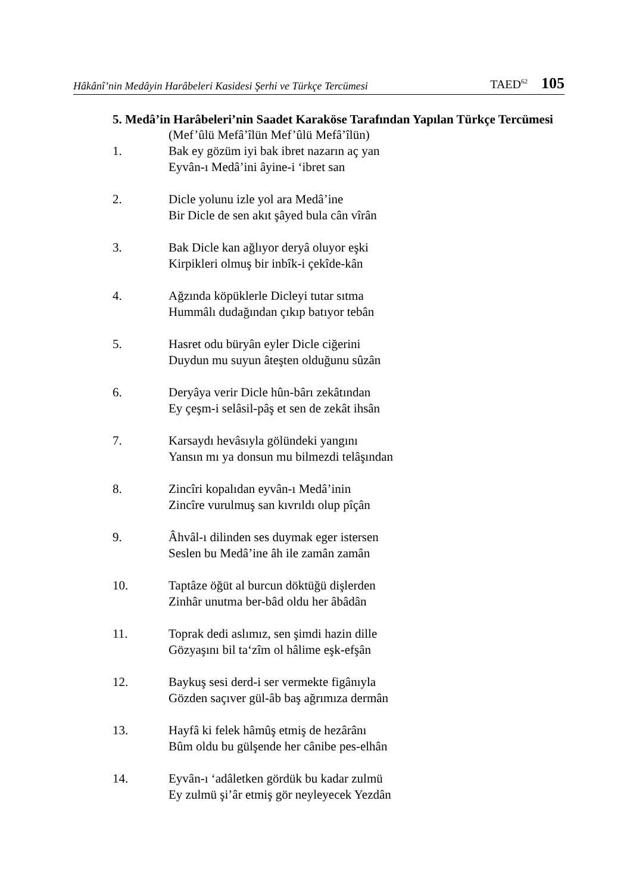Hâkânî’nin Medâyin Harâbeleri Kasidesi Şerhi ve Türkçe Tercümesi TAED<sup>62</sup> 105
5. Medâ’in Harâbeleri’nin Saadet Karaköse Tarafından Yapılan Türkçe Tercümesi
(Mef’ûlü Mefâ’îlün Mef’ûlü Mefâ’îlün)
1. Bak ey gözüm iyi bak ibret nazarın aç yan
Eyvân-ı Medâ’ini âyine-i ‘ibret san
2. Dicle yolunu izle yol ara Medâ’ine
Bir Dicle de sen akıt şâyed bula cân vîrân
3. Bak Dicle kan ağlıyor deryâ oluyor eşki
Kirpikleri olmuş bir inbîk-i çekîde-kân
4. Ağzında köpüklerle Dicleyi tutar sıtma
Hummâlı dudağından çıkıp batıyor tebân
5. Hasret odu büryân eyler Dicle ciğerini
Duydun mu suyun âteşten olduğunu sûzân
6. Deryâya verir Dicle hûn-bârı zekâtından
Ey çeşm-i selâsil-pâş et sen de zekât ihsân
7. Karsaydı hevâsıyla gölündeki yangını
Yansın mı ya donsun mu bilmezdi telâşından
8. Zincîri kopalıdan eyvân-ı Medâ’inin
Zincîre vurulmuş san kıvrıldı olup pîçân
9. Âhvâl-ı dilinden ses duymak eger istersen
Seslen bu Medâ’ine âh ile zamân zamân
10. Taptâze öğüt al burcun döktüğü dişlerden
Zinhâr unutma ber-bâd oldu her âbâdân
11. Toprak dedi aslımız, sen şimdi hazin dille
Gözyaşını bil ta‘zîm ol hâlime eşk-efşân
12. Baykuş sesi derd-i ser vermekte figânıyla
Gözden saçıver gül-âb baş ağrımıza dermân
13. Hayfâ ki felek hâmûş etmiş de hezârânı
Bûm oldu bu gülşende her cânibe pes-elhân
14. Eyvân-ı ‘adâletken gördük bu kadar zulmü
Ey zulmü şi’âr etmiş gör neyleyecek Yezdân